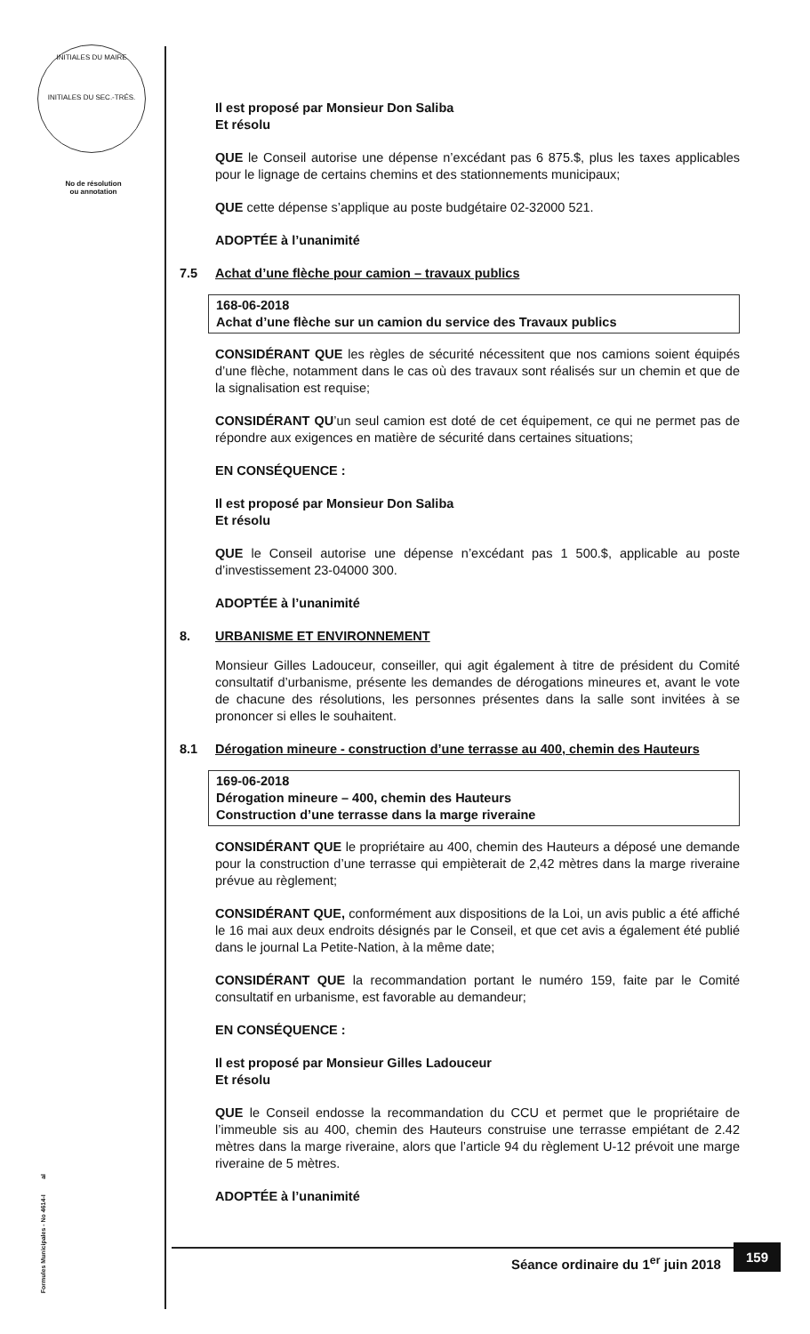INITIALES DU MAIRE
INITIALES DU SEC.-TRÉS.
No de résolution
ou annotation
Formules Municipales - No 4614-I al
Il est proposé par Monsieur Don Saliba
Et résolu
QUE le Conseil autorise une dépense n’excédant pas 6 875.$, plus les taxes applicables pour le lignage de certains chemins et des stationnements municipaux;
QUE cette dépense s’applique au poste budgétaire 02-32000 521.
ADOPTÉE à l’unanimité
7.5 Achat d’une flèche pour camion – travaux publics
168-06-2018
Achat d’une flèche sur un camion du service des Travaux publics
CONSIDÉRANT QUE les règles de sécurité nécessitent que nos camions soient équipés d’une flèche, notamment dans le cas où des travaux sont réalisés sur un chemin et que de la signalisation est requise;
CONSIDÉRANT QU’un seul camion est doté de cet équipement, ce qui ne permet pas de répondre aux exigences en matière de sécurité dans certaines situations;
EN CONSÉQUENCE :
Il est proposé par Monsieur Don Saliba
Et résolu
QUE le Conseil autorise une dépense n’excédant pas 1 500.$, applicable au poste d’investissement 23-04000 300.
ADOPTÉE à l’unanimité
8. URBANISME ET ENVIRONNEMENT
Monsieur Gilles Ladouceur, conseiller, qui agit également à titre de président du Comité consultatif d’urbanisme, présente les demandes de dérogations mineures et, avant le vote de chacune des résolutions, les personnes présentes dans la salle sont invitées à se prononcer si elles le souhaitent.
8.1 Dérogation mineure - construction d’une terrasse au 400, chemin des Hauteurs
169-06-2018
Dérogation mineure – 400, chemin des Hauteurs
Construction d’une terrasse dans la marge riveraine
CONSIDÉRANT QUE le propriétaire au 400, chemin des Hauteurs a déposé une demande pour la construction d’une terrasse qui empièterait de 2,42 mètres dans la marge riveraine prévue au règlement;
CONSIDÉRANT QUE, conformément aux dispositions de la Loi, un avis public a été affiché le 16 mai aux deux endroits désignés par le Conseil, et que cet avis a également été publié dans le journal La Petite-Nation, à la même date;
CONSIDÉRANT QUE la recommandation portant le numéro 159, faite par le Comité consultatif en urbanisme, est favorable au demandeur;
EN CONSÉQUENCE :
Il est proposé par Monsieur Gilles Ladouceur
Et résolu
QUE le Conseil endosse la recommandation du CCU et permet que le propriétaire de l’immeuble sis au 400, chemin des Hauteurs construise une terrasse empiétant de 2.42 mètres dans la marge riveraine, alors que l’article 94 du règlement U-12 prévoit une marge riveraine de 5 mètres.
ADOPTÉE à l’unanimité
Séance ordinaire du 1<sup>er</sup> juin 2018
159